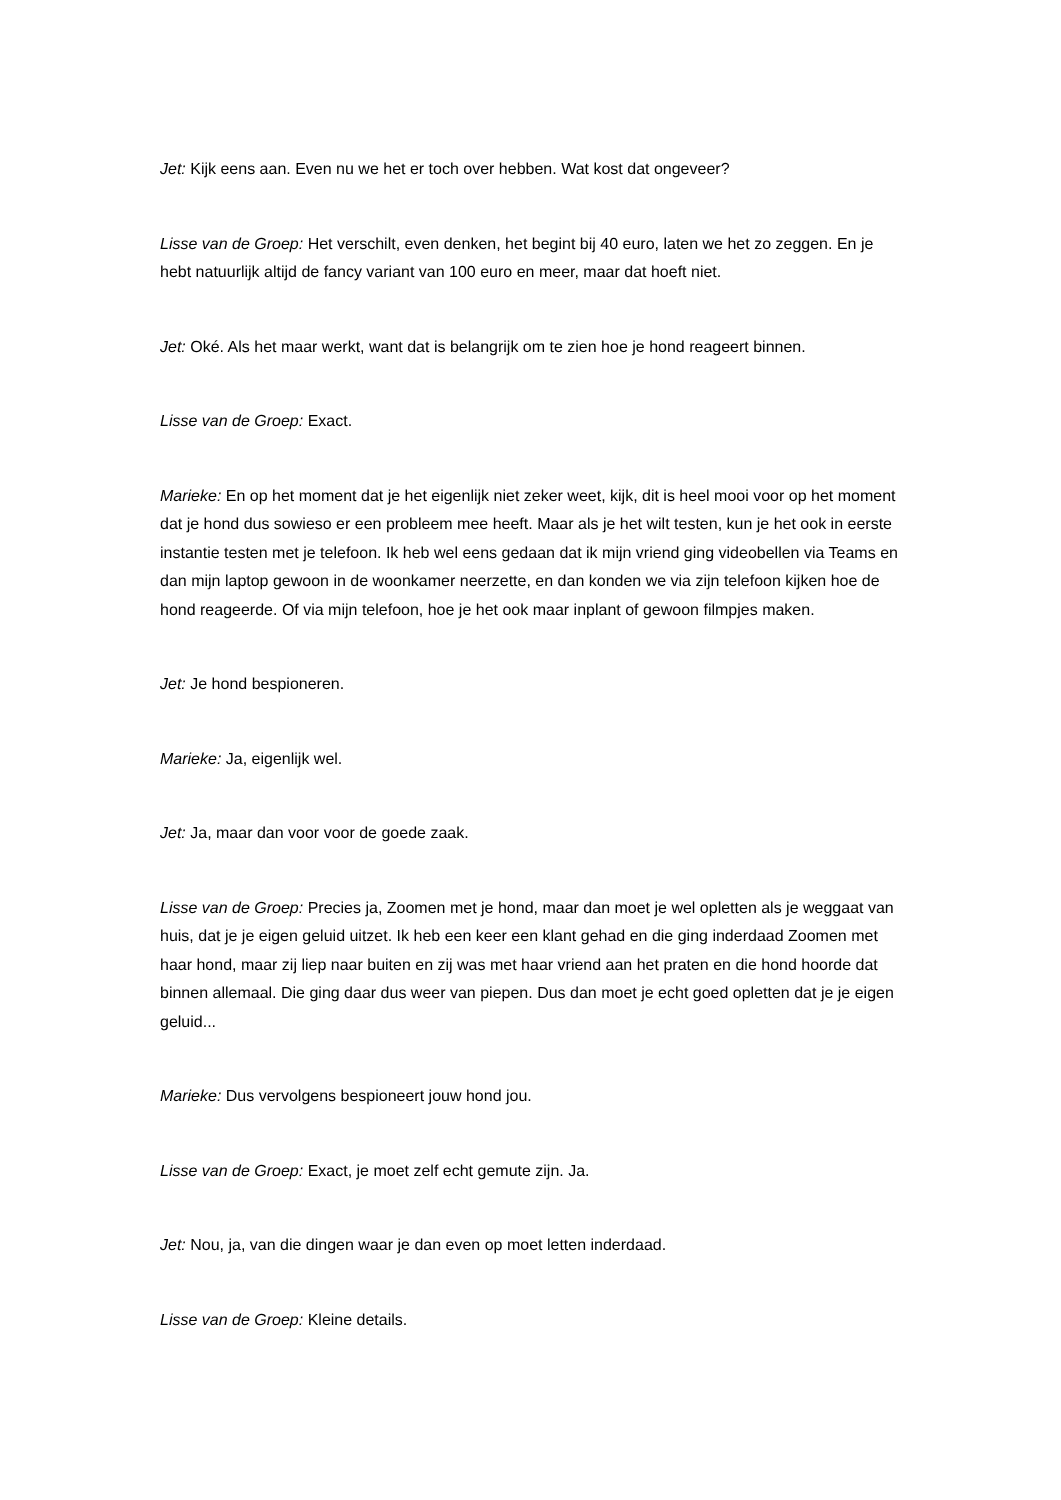Jet: Kijk eens aan. Even nu we het er toch over hebben. Wat kost dat ongeveer?
Lisse van de Groep: Het verschilt, even denken, het begint bij 40 euro, laten we het zo zeggen. En je hebt natuurlijk altijd de fancy variant van 100 euro en meer, maar dat hoeft niet.
Jet: Oké. Als het maar werkt, want dat is belangrijk om te zien hoe je hond reageert binnen.
Lisse van de Groep: Exact.
Marieke: En op het moment dat je het eigenlijk niet zeker weet, kijk, dit is heel mooi voor op het moment dat je hond dus sowieso er een probleem mee heeft. Maar als je het wilt testen, kun je het ook in eerste instantie testen met je telefoon. Ik heb wel eens gedaan dat ik mijn vriend ging videobellen via Teams en dan mijn laptop gewoon in de woonkamer neerzette, en dan konden we via zijn telefoon kijken hoe de hond reageerde. Of via mijn telefoon, hoe je het ook maar inplant of gewoon filmpjes maken.
Jet: Je hond bespioneren.
Marieke: Ja, eigenlijk wel.
Jet: Ja, maar dan voor voor de goede zaak.
Lisse van de Groep: Precies ja, Zoomen met je hond, maar dan moet je wel opletten als je weggaat van huis, dat je je eigen geluid uitzet. Ik heb een keer een klant gehad en die ging inderdaad Zoomen met haar hond, maar zij liep naar buiten en zij was met haar vriend aan het praten en die hond hoorde dat binnen allemaal. Die ging daar dus weer van piepen. Dus dan moet je echt goed opletten dat je je eigen geluid...
Marieke: Dus vervolgens bespioneert jouw hond jou.
Lisse van de Groep: Exact, je moet zelf echt gemute zijn. Ja.
Jet: Nou, ja, van die dingen waar je dan even op moet letten inderdaad.
Lisse van de Groep: Kleine details.